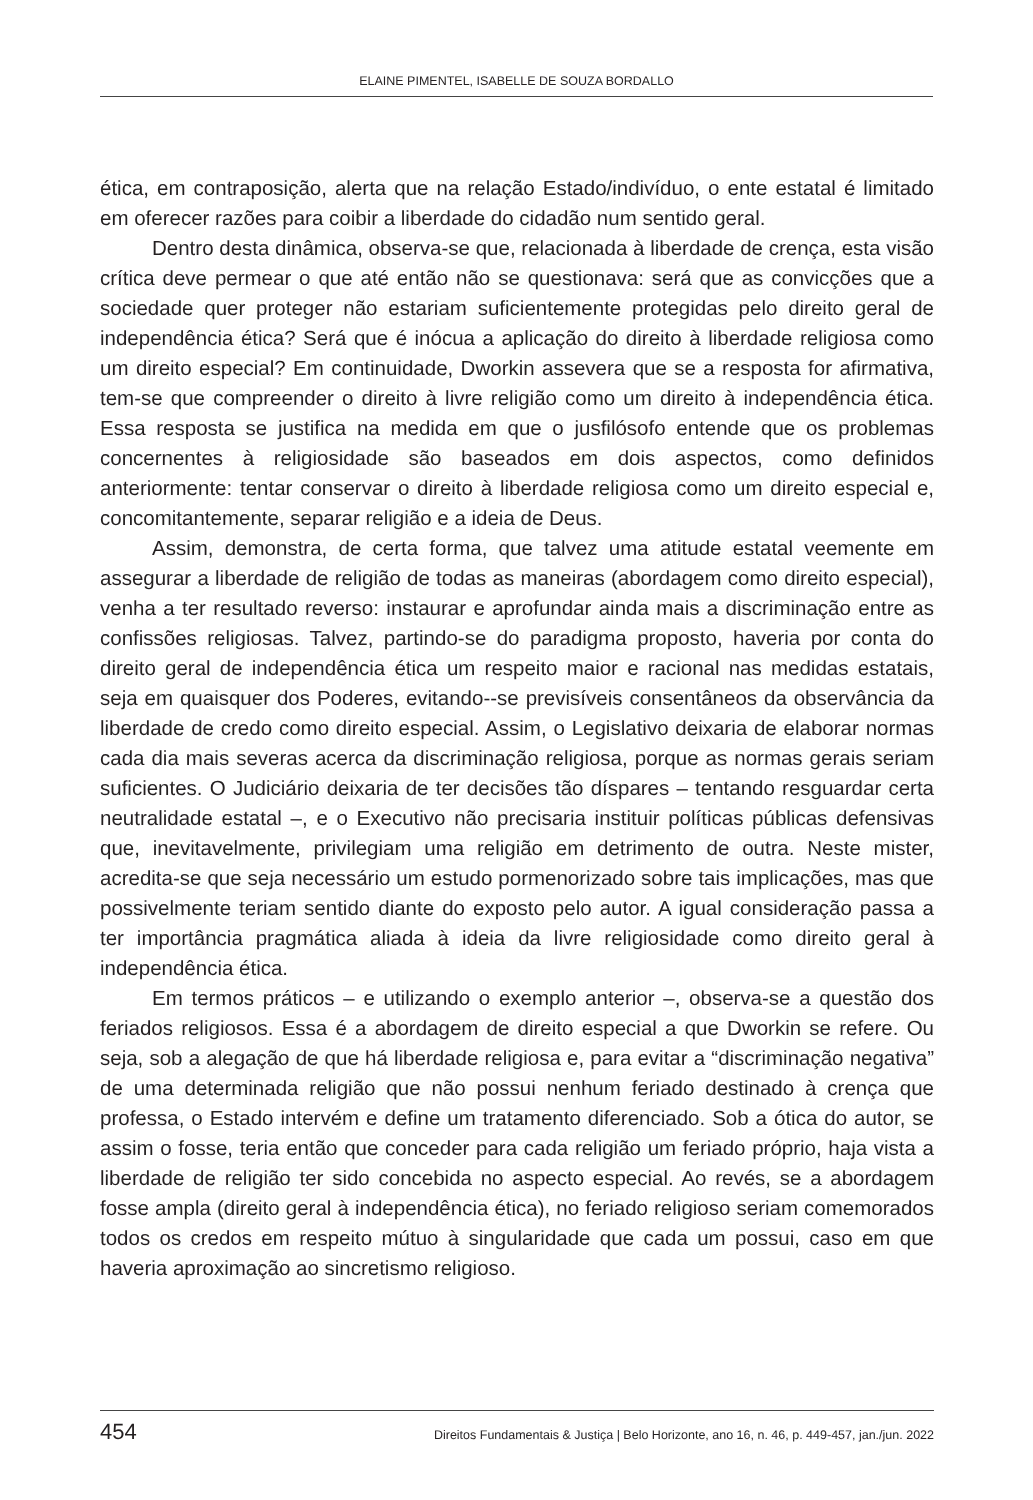ELAINE PIMENTEL, ISABELLE DE SOUZA BORDALLO
ética, em contraposição, alerta que na relação Estado/indivíduo, o ente estatal é limitado em oferecer razões para coibir a liberdade do cidadão num sentido geral.
Dentro desta dinâmica, observa-se que, relacionada à liberdade de crença, esta visão crítica deve permear o que até então não se questionava: será que as convicções que a sociedade quer proteger não estariam suficientemente protegidas pelo direito geral de independência ética? Será que é inócua a aplicação do direito à liberdade religiosa como um direito especial? Em continuidade, Dworkin assevera que se a resposta for afirmativa, tem-se que compreender o direito à livre religião como um direito à independência ética. Essa resposta se justifica na medida em que o jusfilósofo entende que os problemas concernentes à religiosidade são baseados em dois aspectos, como definidos anteriormente: tentar conservar o direito à liberdade religiosa como um direito especial e, concomitantemente, separar religião e a ideia de Deus.
Assim, demonstra, de certa forma, que talvez uma atitude estatal veemente em assegurar a liberdade de religião de todas as maneiras (abordagem como direito especial), venha a ter resultado reverso: instaurar e aprofundar ainda mais a discriminação entre as confissões religiosas. Talvez, partindo-se do paradigma proposto, haveria por conta do direito geral de independência ética um respeito maior e racional nas medidas estatais, seja em quaisquer dos Poderes, evitando--se previsíveis consentâneos da observância da liberdade de credo como direito especial. Assim, o Legislativo deixaria de elaborar normas cada dia mais severas acerca da discriminação religiosa, porque as normas gerais seriam suficientes. O Judiciário deixaria de ter decisões tão díspares – tentando resguardar certa neutralidade estatal –, e o Executivo não precisaria instituir políticas públicas defensivas que, inevitavelmente, privilegiam uma religião em detrimento de outra. Neste mister, acredita-se que seja necessário um estudo pormenorizado sobre tais implicações, mas que possivelmente teriam sentido diante do exposto pelo autor. A igual consideração passa a ter importância pragmática aliada à ideia da livre religiosidade como direito geral à independência ética.
Em termos práticos – e utilizando o exemplo anterior –, observa-se a questão dos feriados religiosos. Essa é a abordagem de direito especial a que Dworkin se refere. Ou seja, sob a alegação de que há liberdade religiosa e, para evitar a “discriminação negativa” de uma determinada religião que não possui nenhum feriado destinado à crença que professa, o Estado intervém e define um tratamento diferenciado. Sob a ótica do autor, se assim o fosse, teria então que conceder para cada religião um feriado próprio, haja vista a liberdade de religião ter sido concebida no aspecto especial. Ao revés, se a abordagem fosse ampla (direito geral à independência ética), no feriado religioso seriam comemorados todos os credos em respeito mútuo à singularidade que cada um possui, caso em que haveria aproximação ao sincretismo religioso.
454 Direitos Fundamentais & Justiça | Belo Horizonte, ano 16, n. 46, p. 449-457, jan./jun. 2022